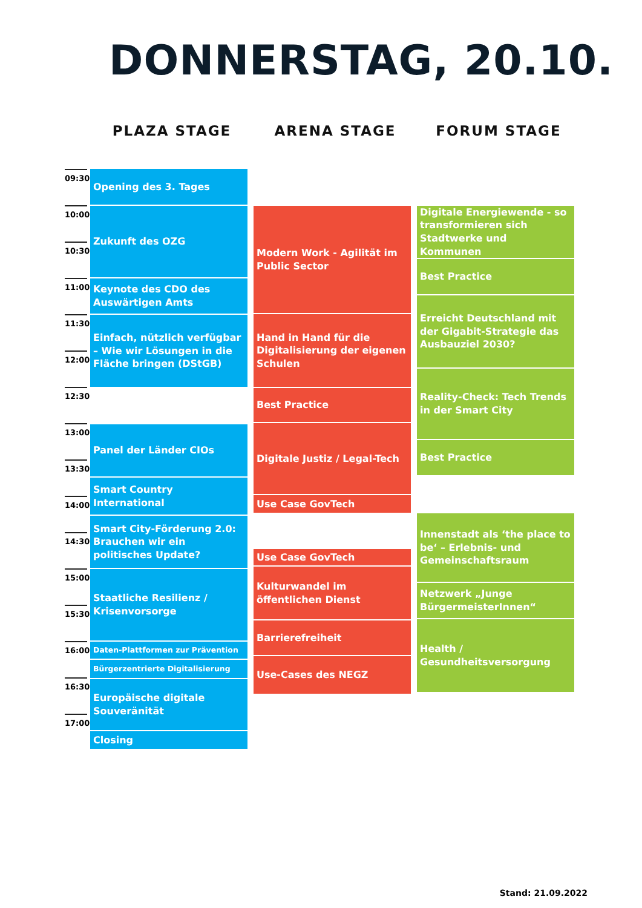DONNERSTAG, 20.10.
PLAZA STAGE ARENA STAGE FORUM STAGE
09:30
10:00
10:30
11:00
11:30
12:00
12:30
13:00
13:30
14:00
14:30
15:00
15:30
16:00
16:30
17:00
Opening des 3. Tages
Zukunft des OZG
Keynote des CDO des Auswärtigen Amts
Einfach, nützlich verfügbar – Wie wir Lösungen in die Fläche bringen (DStGB)
Panel der Länder CIOs
Smart Country International
Smart City-Förderung 2.0: Brauchen wir ein politisches Update?
Staatliche Resilienz / Krisenvorsorge
Daten-Plattformen zur Prävention
Bürgerzentrierte Digitalisierung
Europäische digitale Souveränität
Closing
Modern Work - Agilität im Public Sector
Hand in Hand für die Digitalisierung der eigenen Schulen
Best Practice
Digitale Justiz / Legal-Tech
Use Case GovTech
Use Case GovTech
Kulturwandel im öffentlichen Dienst
Barrierefreiheit
Use-Cases des NEGZ
Digitale Energiewende - so transformieren sich Stadtwerke und Kommunen
Best Practice
Erreicht Deutschland mit der Gigabit-Strategie das Ausbauziel 2030?
Reality-Check: Tech Trends in der Smart City
Best Practice
Innenstadt als ‘the place to be‘ – Erlebnis- und Gemeinschaftsraum
Netzwerk „Junge BürgermeisterInnen“
Health / Gesundheitsversorgung
Stand: 21.09.2022